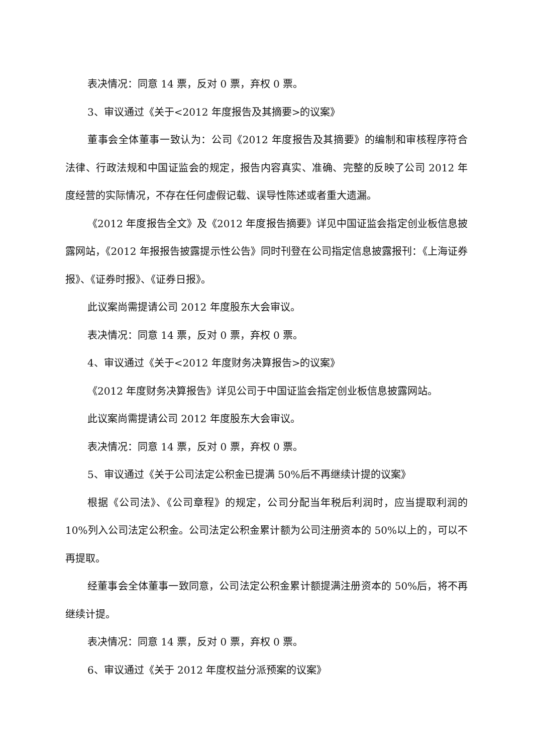表决情况：同意 14 票，反对 0 票，弃权 0 票。
3、审议通过《关于<2012 年度报告及其摘要>的议案》
董事会全体董事一致认为：公司《2012 年度报告及其摘要》的编制和审核程序符合法律、行政法规和中国证监会的规定，报告内容真实、准确、完整的反映了公司 2012 年度经营的实际情况，不存在任何虚假记载、误导性陈述或者重大遗漏。
《2012 年度报告全文》及《2012 年度报告摘要》详见中国证监会指定创业板信息披露网站，《2012 年报报告披露提示性公告》同时刊登在公司指定信息披露报刊：《上海证券报》、《证券时报》、《证券日报》。
此议案尚需提请公司 2012 年度股东大会审议。
表决情况：同意 14 票，反对 0 票，弃权 0 票。
4、审议通过《关于<2012 年度财务决算报告>的议案》
《2012 年度财务决算报告》详见公司于中国证监会指定创业板信息披露网站。
此议案尚需提请公司 2012 年度股东大会审议。
表决情况：同意 14 票，反对 0 票，弃权 0 票。
5、审议通过《关于公司法定公积金已提满 50%后不再继续计提的议案》
根据《公司法》、《公司章程》的规定，公司分配当年税后利润时，应当提取利润的 10%列入公司法定公积金。公司法定公积金累计额为公司注册资本的 50%以上的，可以不再提取。
经董事会全体董事一致同意，公司法定公积金累计额提满注册资本的 50%后，将不再继续计提。
表决情况：同意 14 票，反对 0 票，弃权 0 票。
6、审议通过《关于 2012 年度权益分派预案的议案》